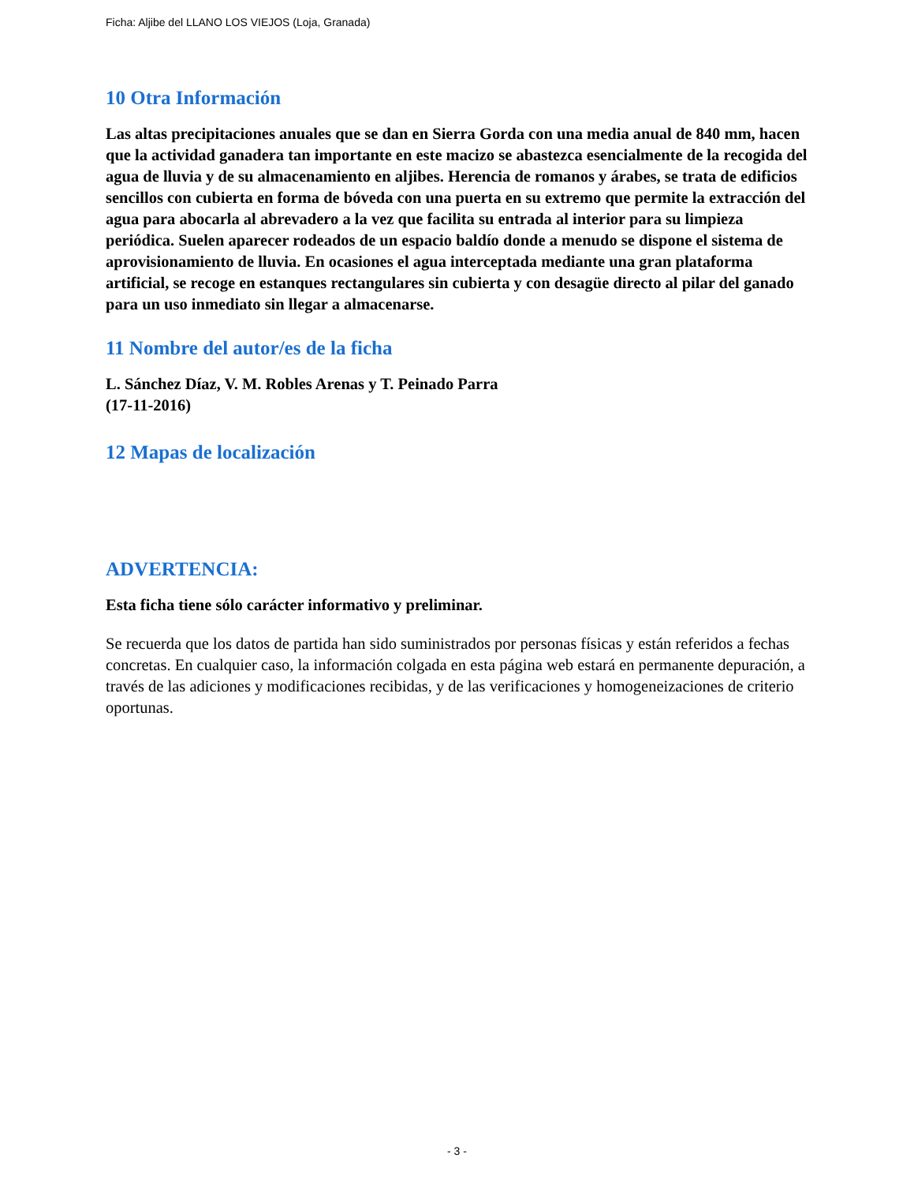Ficha: Aljibe del LLANO LOS VIEJOS (Loja, Granada)
10 Otra Información
Las altas precipitaciones anuales que se dan en Sierra Gorda con una media anual de 840 mm, hacen que la actividad ganadera tan importante en este macizo se abastezca esencialmente de la recogida del agua de lluvia y de su almacenamiento en aljibes. Herencia de romanos y árabes, se trata de edificios sencillos con cubierta en forma de bóveda con una puerta en su extremo que permite la extracción del agua para abocarla al abrevadero a la vez que facilita su entrada al interior para su limpieza periódica. Suelen aparecer rodeados de un espacio baldío donde a menudo se dispone el sistema de aprovisionamiento de lluvia. En ocasiones el agua interceptada mediante una gran plataforma artificial, se recoge en estanques rectangulares sin cubierta y con desagüe directo al pilar del ganado para un uso inmediato sin llegar a almacenarse.
11 Nombre del autor/es de la ficha
L. Sánchez Díaz, V. M. Robles Arenas y T. Peinado Parra
(17-11-2016)
12 Mapas de localización
ADVERTENCIA:
Esta ficha tiene sólo carácter informativo y preliminar.
Se recuerda que los datos de partida han sido suministrados por personas físicas y están referidos a fechas concretas. En cualquier caso, la información colgada en esta página web estará en permanente depuración, a través de las adiciones y modificaciones recibidas, y de las verificaciones y homogeneizaciones de criterio oportunas.
- 3 -